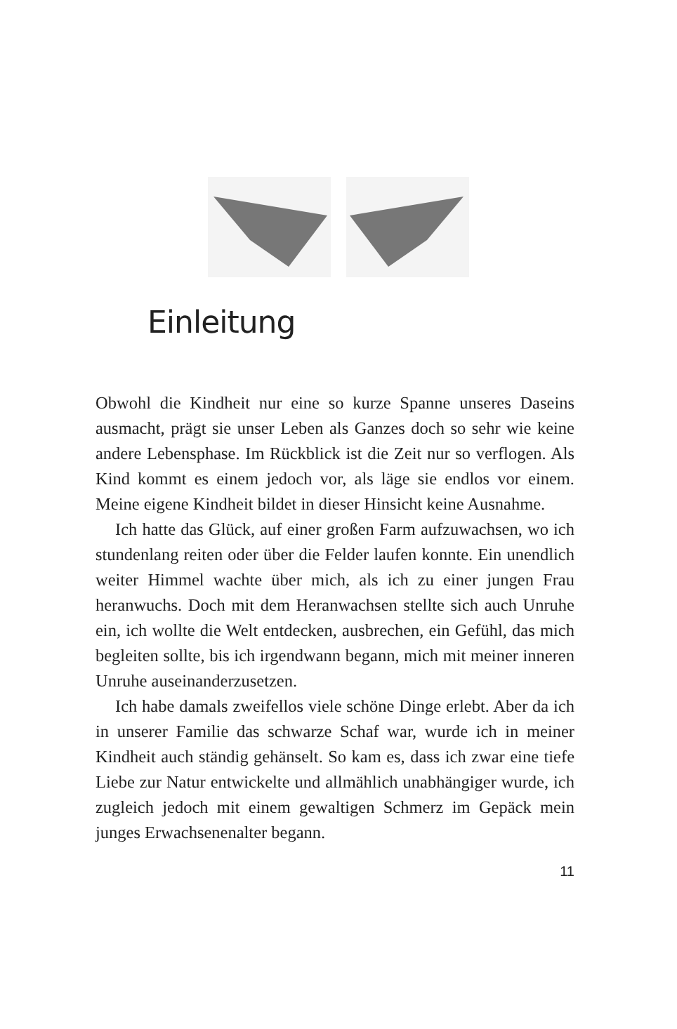Einleitung
Obwohl die Kindheit nur eine so kurze Spanne unseres Daseins ausmacht, prägt sie unser Leben als Ganzes doch so sehr wie keine andere Lebensphase. Im Rückblick ist die Zeit nur so verflogen. Als Kind kommt es einem jedoch vor, als läge sie endlos vor einem. Meine eigene Kindheit bildet in dieser Hinsicht keine Ausnahme.
Ich hatte das Glück, auf einer großen Farm aufzuwachsen, wo ich stundenlang reiten oder über die Felder laufen konnte. Ein unendlich weiter Himmel wachte über mich, als ich zu einer jungen Frau heranwuchs. Doch mit dem Heranwachsen stellte sich auch Unruhe ein, ich wollte die Welt entdecken, ausbrechen, ein Gefühl, das mich begleiten sollte, bis ich irgendwann begann, mich mit meiner inneren Unruhe auseinanderzusetzen.
Ich habe damals zweifellos viele schöne Dinge erlebt. Aber da ich in unserer Familie das schwarze Schaf war, wurde ich in meiner Kindheit auch ständig gehänselt. So kam es, dass ich zwar eine tiefe Liebe zur Natur entwickelte und allmählich unabhängiger wurde, ich zugleich jedoch mit einem gewaltigen Schmerz im Gepäck mein junges Erwachsenenalter begann.
11